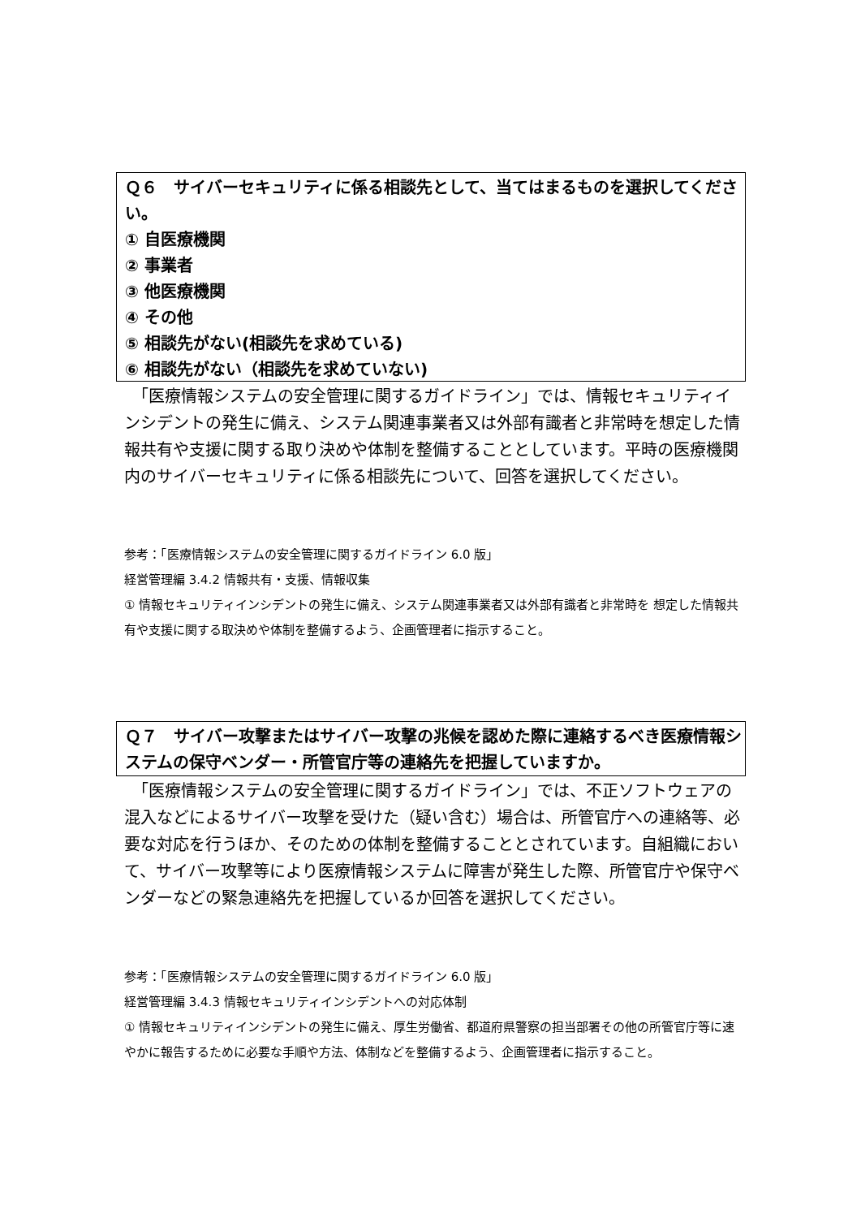Ｑ６　サイバーセキュリティに係る相談先として、当てはまるものを選択してください。
① 自医療機関
② 事業者
③ 他医療機関
④ その他
⑤ 相談先がない(相談先を求めている)
⑥ 相談先がない（相談先を求めていない)
　「医療情報システムの安全管理に関するガイドライン」では、情報セキュリティインシデントの発生に備え、システム関連事業者又は外部有識者と非常時を想定した情報共有や支援に関する取り決めや体制を整備することとしています。平時の医療機関内のサイバーセキュリティに係る相談先について、回答を選択してください。
参考：「医療情報システムの安全管理に関するガイドライン 6.0 版」
経営管理編 3.4.2 情報共有・支援、情報収集
① 情報セキュリティインシデントの発生に備え、システム関連事業者又は外部有識者と非常時を 想定した情報共有や支援に関する取決めや体制を整備するよう、企画管理者に指示すること。
Ｑ７　サイバー攻撃またはサイバー攻撃の兆候を認めた際に連絡するべき医療情報システムの保守ベンダー・所管官庁等の連絡先を把握していますか。
　「医療情報システムの安全管理に関するガイドライン」では、不正ソフトウェアの混入などによるサイバー攻撃を受けた（疑い含む）場合は、所管官庁への連絡等、必要な対応を行うほか、そのための体制を整備することとされています。自組織において、サイバー攻撃等により医療情報システムに障害が発生した際、所管官庁や保守ベンダーなどの緊急連絡先を把握しているか回答を選択してください。
参考：「医療情報システムの安全管理に関するガイドライン 6.0 版」
経営管理編 3.4.3 情報セキュリティインシデントへの対応体制
① 情報セキュリティインシデントの発生に備え、厚生労働省、都道府県警察の担当部署その他の所管官庁等に速やかに報告するために必要な手順や方法、体制などを整備するよう、企画管理者に指示すること。